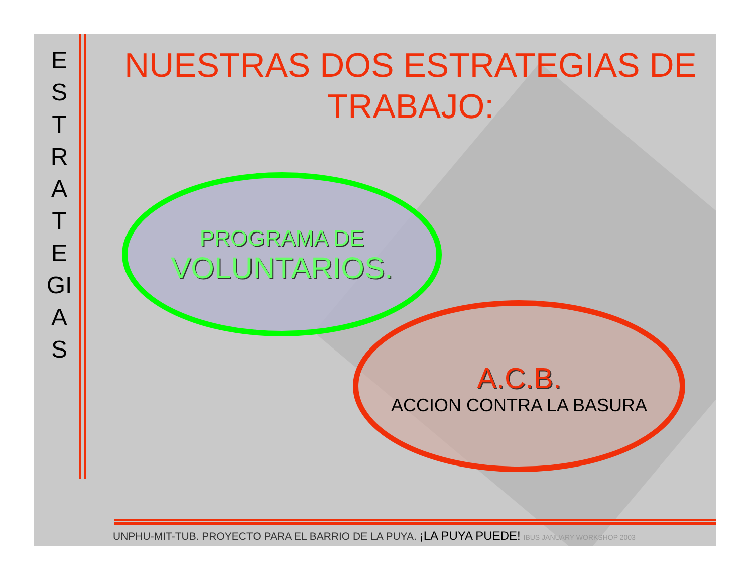E
S
T
R
A
T
E
GI
A
S
NUESTRAS DOS ESTRATEGIAS DE TRABAJO:
PROGRAMA DE
VOLUNTARIOS.
A.C.B.
ACCION CONTRA LA BASURA
UNPHU-MIT-TUB. PROYECTO PARA EL BARRIO DE LA PUYA. ¡LA PUYA PUEDE! IBUS JANUARY WORKSHOP 2003